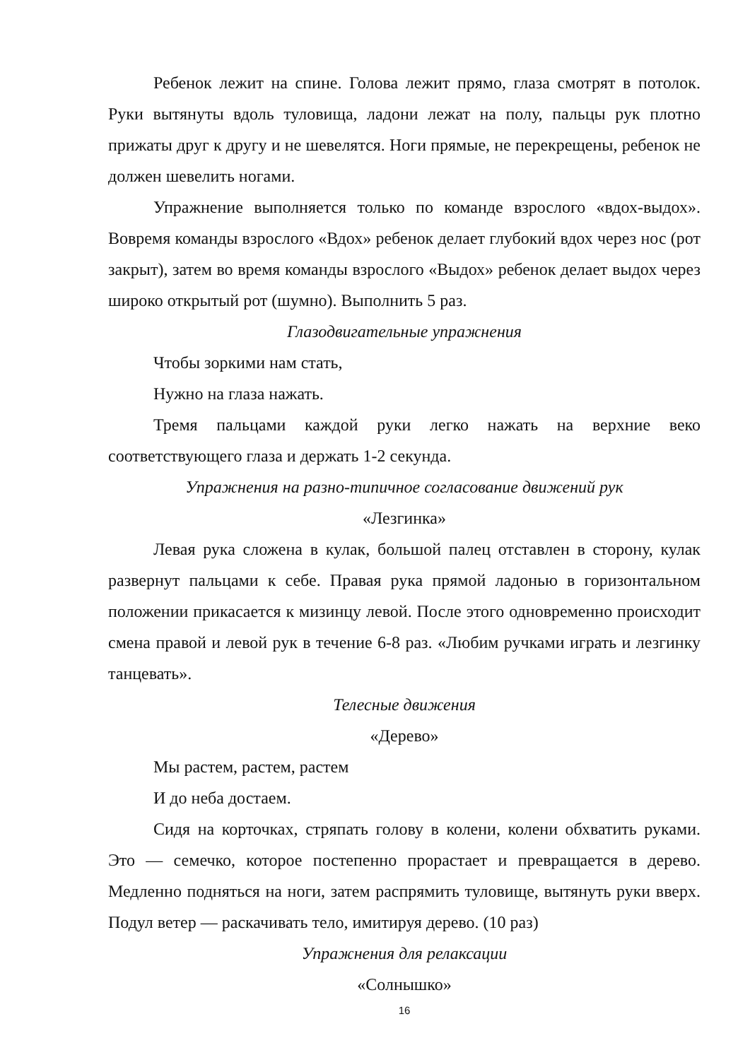Ребенок лежит на спине. Голова лежит прямо, глаза смотрят в потолок. Руки вытянуты вдоль туловища, ладони лежат на полу, пальцы рук плотно прижаты друг к другу и не шевелятся. Ноги прямые, не перекрещены, ребенок не должен шевелить ногами.
Упражнение выполняется только по команде взрослого «вдох-выдох». Вовремя команды взрослого «Вдох» ребенок делает глубокий вдох через нос (рот закрыт), затем во время команды взрослого «Выдох» ребенок делает выдох через широко открытый рот (шумно). Выполнить 5 раз.
Глазодвигательные упражнения
Чтобы зоркими нам стать,
Нужно на глаза нажать.
Тремя пальцами каждой руки легко нажать на верхние веко соответствующего глаза и держать 1-2 секунда.
Упражнения на разно-типичное согласование движений рук
«Лезгинка»
Левая рука сложена в кулак, большой палец отставлен в сторону, кулак развернут пальцами к себе. Правая рука прямой ладонью в горизонтальном положении прикасается к мизинцу левой. После этого одновременно происходит смена правой и левой рук в течение 6-8 раз. «Любим ручками играть и лезгинку танцевать».
Телесные движения
«Дерево»
Мы растем, растем, растем
И до неба достаем.
Сидя на корточках, стряпать голову в колени, колени обхватить руками. Это — семечко, которое постепенно прорастает и превращается в дерево. Медленно подняться на ноги, затем распрямить туловище, вытянуть руки вверх. Подул ветер — раскачивать тело, имитируя дерево. (10 раз)
Упражнения для релаксации
«Солнышко»
16